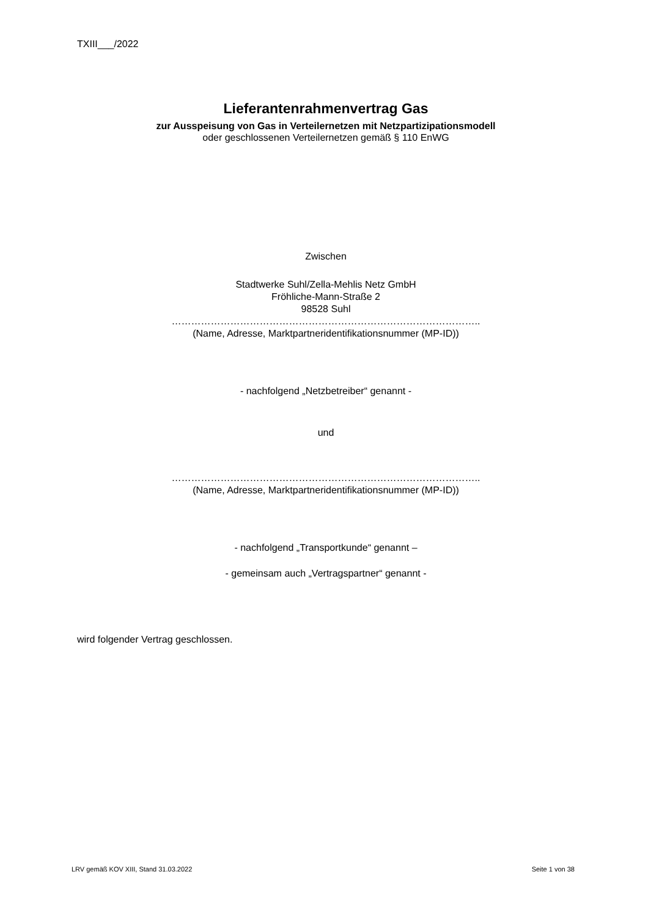TXIII___/2022
Lieferantenrahmenvertrag Gas
zur Ausspeisung von Gas in Verteilernetzen mit Netzpartizipationsmodell
oder geschlossenen Verteilernetzen gemäß § 110 EnWG
Zwischen
Stadtwerke Suhl/Zella-Mehlis Netz GmbH
Fröhliche-Mann-Straße 2
98528 Suhl
…………………………………………………………………………………..
(Name, Adresse, Marktpartneridentifikationsnummer (MP-ID))
- nachfolgend „Netzbetreiber“ genannt -
und
…………………………………………………………………………………..
(Name, Adresse, Marktpartneridentifikationsnummer (MP-ID))
- nachfolgend „Transportkunde“ genannt –
- gemeinsam auch „Vertragspartner“ genannt -
wird folgender Vertrag geschlossen.
LRV gemäß KOV XIII, Stand 31.03.2022 Seite 1 von 38